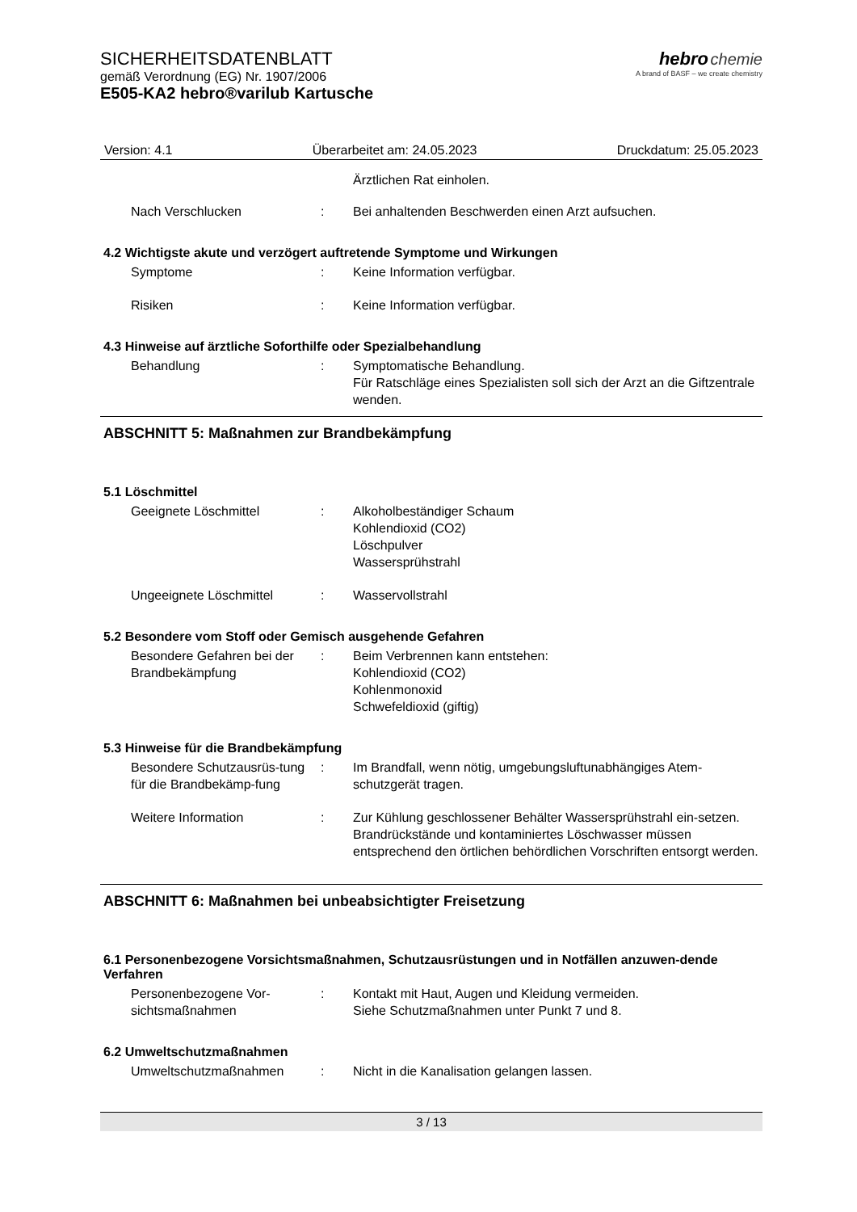SICHERHEITSDATENBLATT
gemäß Verordnung (EG) Nr. 1907/2006
E505-KA2 hebro®varilub Kartusche
hebro chemie
A brand of BASF – we create chemistry
Version: 4.1 Überarbeitet am: 24.05.2023 Druckdatum: 25.05.2023
Ärztlichen Rat einholen.
Nach Verschlucken : Bei anhaltenden Beschwerden einen Arzt aufsuchen.
4.2 Wichtigste akute und verzögert auftretende Symptome und Wirkungen
Symptome : Keine Information verfügbar.
Risiken : Keine Information verfügbar.
4.3 Hinweise auf ärztliche Soforthilfe oder Spezialbehandlung
Behandlung : Symptomatische Behandlung.
Für Ratschläge eines Spezialisten soll sich der Arzt an die Giftzentrale wenden.
ABSCHNITT 5: Maßnahmen zur Brandbekämpfung
5.1 Löschmittel
Geeignete Löschmittel : Alkoholbeständiger Schaum
Kohlendioxid (CO2)
Löschpulver
Wassersprühstrahl
Ungeeignete Löschmittel : Wasservollstrahl
5.2 Besondere vom Stoff oder Gemisch ausgehende Gefahren
Besondere Gefahren bei der Brandbekämpfung
: Beim Verbrennen kann entstehen:
Kohlendioxid (CO2)
Kohlenmonoxid
Schwefeldioxid (giftig)
5.3 Hinweise für die Brandbekämpfung
Besondere Schutzausrüs-tung für die Brandbekämp-fung
: Im Brandfall, wenn nötig, umgebungsluftunabhängiges Atem-schutzgerät tragen.
Weitere Information : Zur Kühlung geschlossener Behälter Wassersprühstrahl ein-setzen.
Brandrückstände und kontaminiertes Löschwasser müssen entsprechend den örtlichen behördlichen Vorschriften entsorgt werden.
ABSCHNITT 6: Maßnahmen bei unbeabsichtigter Freisetzung
6.1 Personenbezogene Vorsichtsmaßnahmen, Schutzausrüstungen und in Notfällen anzuwen-dende Verfahren
Personenbezogene Vor-sichtsmaßnahmen
: Kontakt mit Haut, Augen und Kleidung vermeiden.
Siehe Schutzmaßnahmen unter Punkt 7 und 8.
6.2 Umweltschutzmaßnahmen
Umweltschutzmaßnahmen : Nicht in die Kanalisation gelangen lassen.
3 / 13